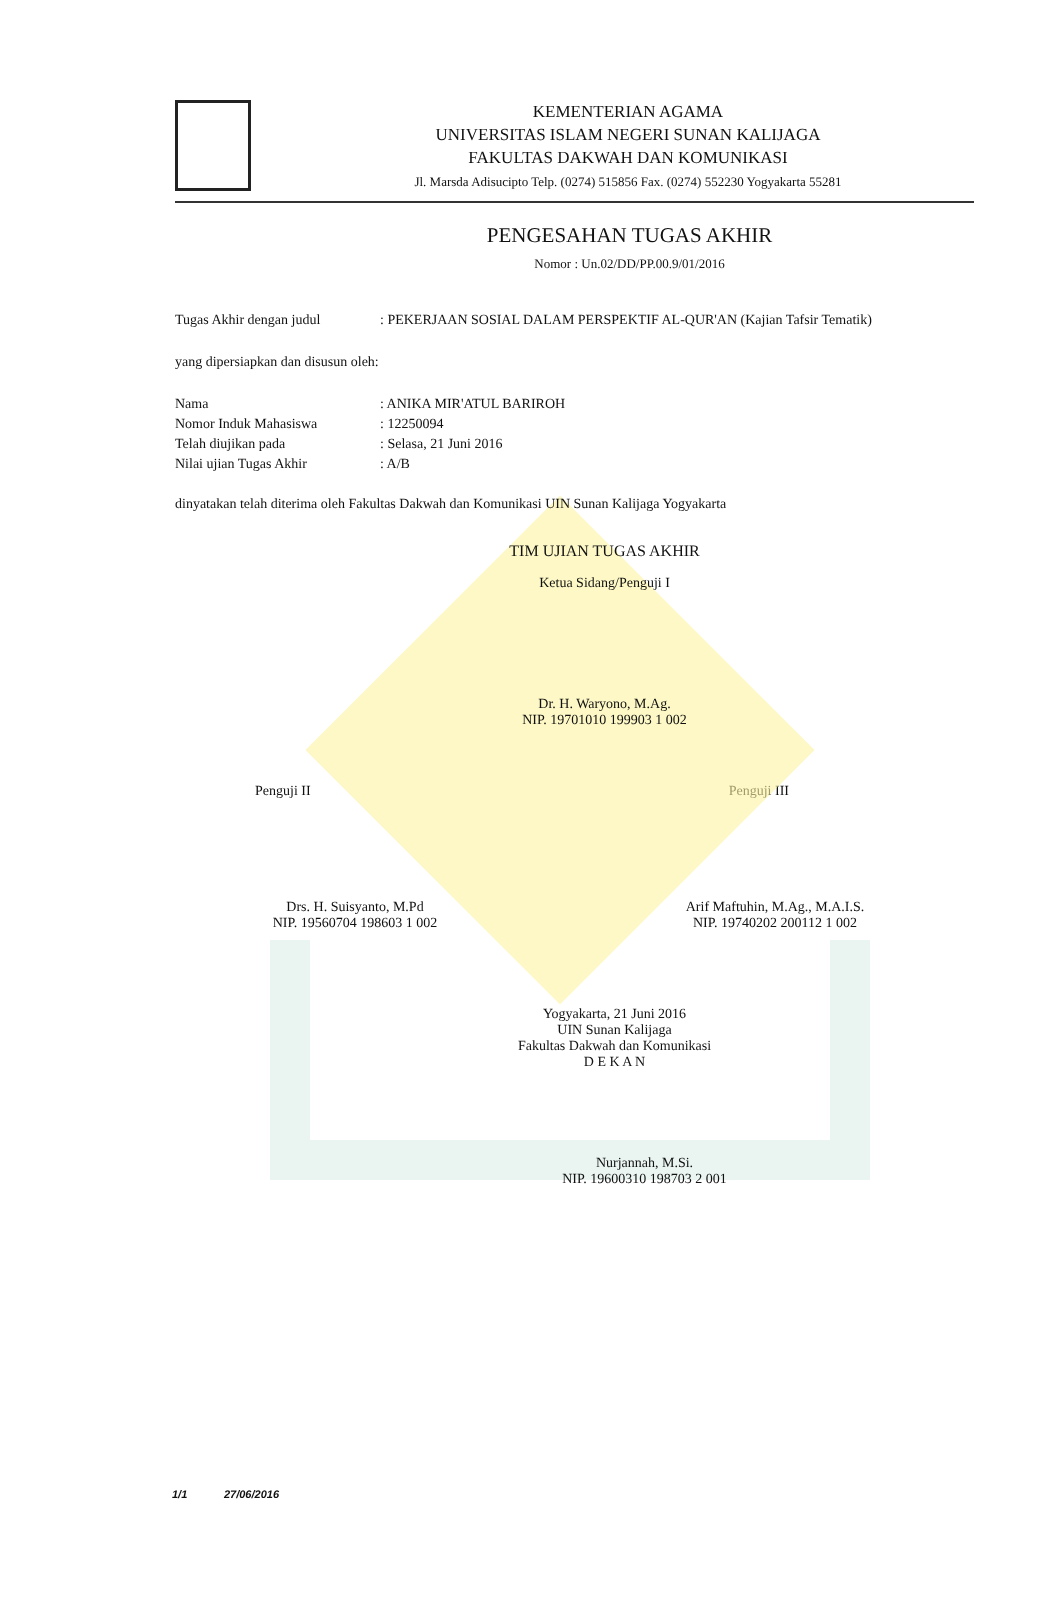KEMENTERIAN AGAMA
UNIVERSITAS ISLAM NEGERI SUNAN KALIJAGA
FAKULTAS DAKWAH DAN KOMUNIKASI
Jl. Marsda Adisucipto Telp. (0274) 515856 Fax. (0274) 552230 Yogyakarta 55281
PENGESAHAN TUGAS AKHIR
Nomor : Un.02/DD/PP.00.9/01/2016
Tugas Akhir dengan judul: PEKERJAAN SOSIAL DALAM PERSPEKTIF AL-QUR'AN (Kajian Tafsir Tematik)
yang dipersiapkan dan disusun oleh:
Nama: ANIKA MIR'ATUL BARIROH
Nomor Induk Mahasiswa: 12250094
Telah diujikan pada: Selasa, 21 Juni 2016
Nilai ujian Tugas Akhir: A/B
dinyatakan telah diterima oleh Fakultas Dakwah dan Komunikasi UIN Sunan Kalijaga Yogyakarta
TIM UJIAN TUGAS AKHIR
Ketua Sidang/Penguji I
Dr. H. Waryono, M.Ag.
NIP. 19701010 199903 1 002
Penguji II Penguji III
Drs. H. Suisyanto, M.Pd
NIP. 19560704 198603 1 002
Arif Maftuhin, M.Ag., M.A.I.S.
NIP. 19740202 200112 1 002
Yogyakarta, 21 Juni 2016
UIN Sunan Kalijaga
Fakultas Dakwah dan Komunikasi
D E K A N
Nurjannah, M.Si.
NIP. 19600310 198703 2 001
1/1 27/06/2016